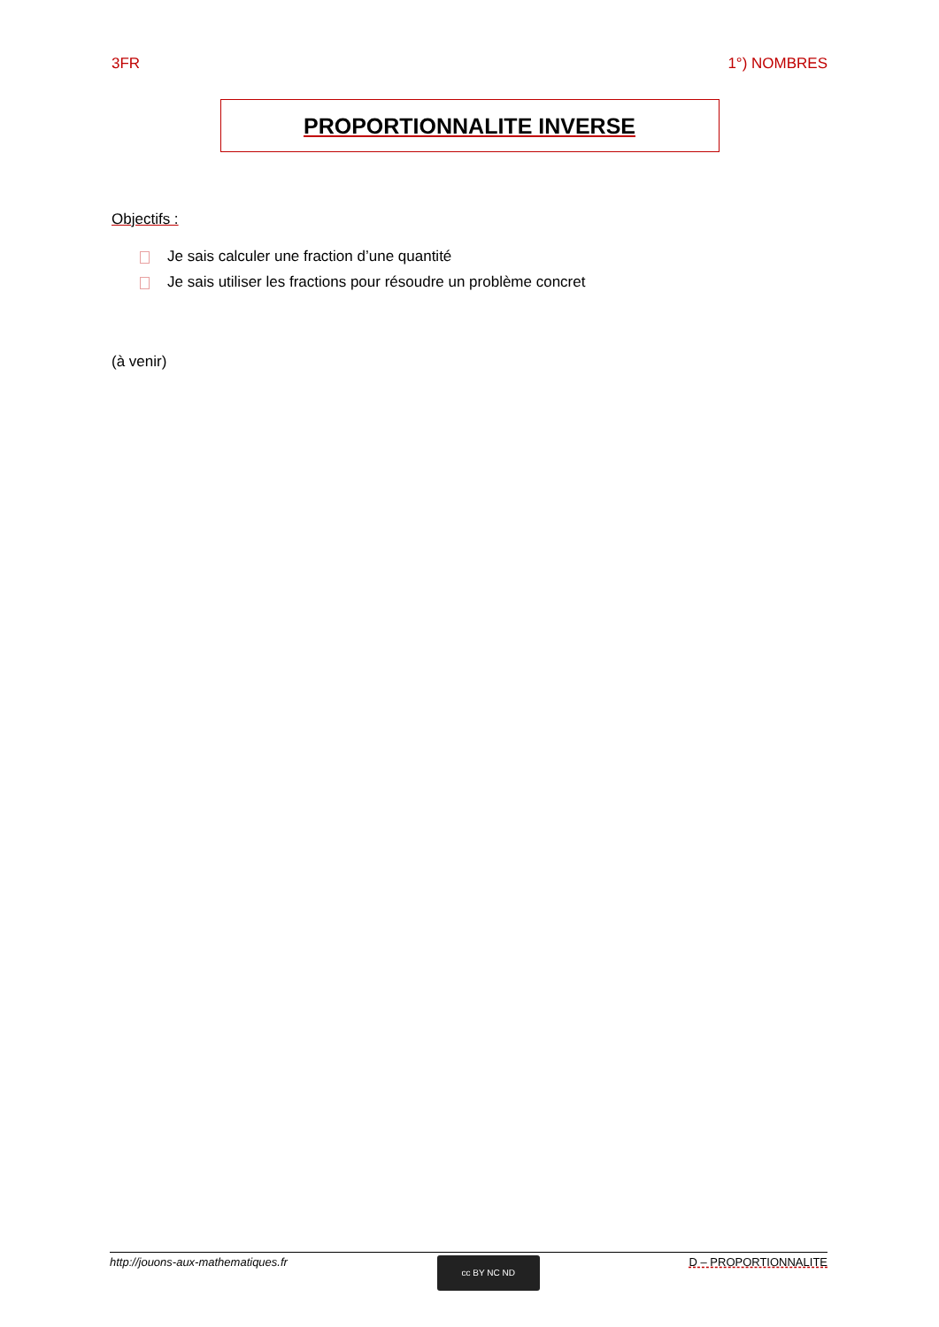3FR 1°) NOMBRES
PROPORTIONNALITE INVERSE
Objectifs :
Je sais calculer une fraction d’une quantité
Je sais utiliser les fractions pour résoudre un problème concret
(à venir)
http://jouons-aux-mathematiques.fr
cc BY NC ND
D – PROPORTIONNALITE